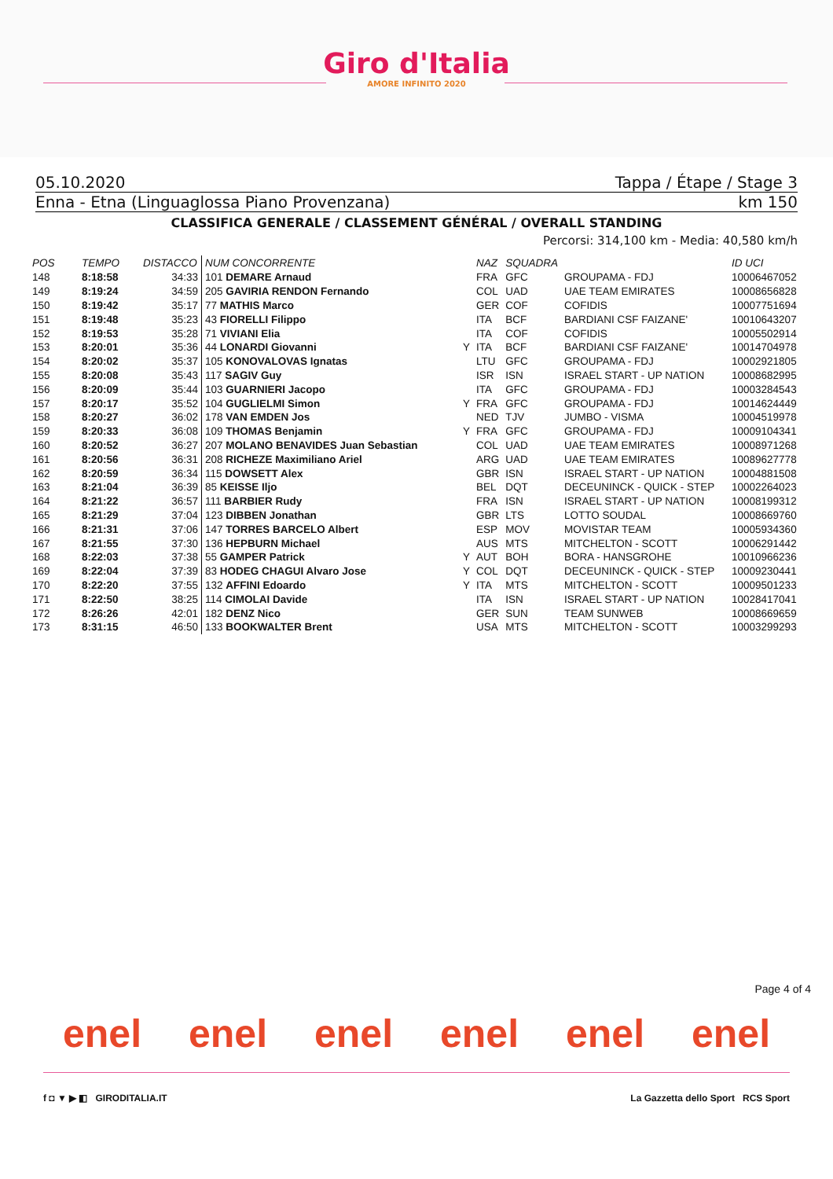Giro d'Italia
AMORE INFINITO 2020
05.10.2020 Tappa / Étape / Stage 3
Enna - Etna (Linguaglossa Piano Provenzana) km 150
CLASSIFICA GENERALE / CLASSEMENT GÉNÉRAL / OVERALL STANDING
Percorsi: 314,100 km - Media: 40,580 km/h
| POS | TEMPO | DISTACCO | NUM CONCORRENTE | | NAZ | SQUADRA | | ID UCI |
| --- | --- | --- | --- | --- | --- | --- | --- | --- |
| 148 | 8:18:58 | 34:33 | 101 DEMARE Arnaud | | FRA | GFC | GROUPAMA - FDJ | 10006467052 |
| 149 | 8:19:24 | 34:59 | 205 GAVIRIA RENDON Fernando | | COL | UAD | UAE TEAM EMIRATES | 10008656828 |
| 150 | 8:19:42 | 35:17 | 77 MATHIS Marco | | GER | COF | COFIDIS | 10007751694 |
| 151 | 8:19:48 | 35:23 | 43 FIORELLI Filippo | | ITA | BCF | BARDIANI CSF FAIZANE' | 10010643207 |
| 152 | 8:19:53 | 35:28 | 71 VIVIANI Elia | | ITA | COF | COFIDIS | 10005502914 |
| 153 | 8:20:01 | 35:36 | 44 LONARDI Giovanni | Y | ITA | BCF | BARDIANI CSF FAIZANE' | 10014704978 |
| 154 | 8:20:02 | 35:37 | 105 KONOVALOVAS Ignatas | | LTU | GFC | GROUPAMA - FDJ | 10002921805 |
| 155 | 8:20:08 | 35:43 | 117 SAGIV Guy | | ISR | ISN | ISRAEL START - UP NATION | 10008682995 |
| 156 | 8:20:09 | 35:44 | 103 GUARNIERI Jacopo | | ITA | GFC | GROUPAMA - FDJ | 10003284543 |
| 157 | 8:20:17 | 35:52 | 104 GUGLIELMI Simon | Y | FRA | GFC | GROUPAMA - FDJ | 10014624449 |
| 158 | 8:20:27 | 36:02 | 178 VAN EMDEN Jos | | NED | TJV | JUMBO - VISMA | 10004519978 |
| 159 | 8:20:33 | 36:08 | 109 THOMAS Benjamin | Y | FRA | GFC | GROUPAMA - FDJ | 10009104341 |
| 160 | 8:20:52 | 36:27 | 207 MOLANO BENAVIDES Juan Sebastian | | COL | UAD | UAE TEAM EMIRATES | 10008971268 |
| 161 | 8:20:56 | 36:31 | 208 RICHEZE Maximiliano Ariel | | ARG | UAD | UAE TEAM EMIRATES | 10089627778 |
| 162 | 8:20:59 | 36:34 | 115 DOWSETT Alex | | GBR | ISN | ISRAEL START - UP NATION | 10004881508 |
| 163 | 8:21:04 | 36:39 | 85 KEISSE Iljo | | BEL | DQT | DECEUNINCK - QUICK - STEP | 10002264023 |
| 164 | 8:21:22 | 36:57 | 111 BARBIER Rudy | | FRA | ISN | ISRAEL START - UP NATION | 10008199312 |
| 165 | 8:21:29 | 37:04 | 123 DIBBEN Jonathan | | GBR | LTS | LOTTO SOUDAL | 10008669760 |
| 166 | 8:21:31 | 37:06 | 147 TORRES BARCELO Albert | | ESP | MOV | MOVISTAR TEAM | 10005934360 |
| 167 | 8:21:55 | 37:30 | 136 HEPBURN Michael | | AUS | MTS | MITCHELTON - SCOTT | 10006291442 |
| 168 | 8:22:03 | 37:38 | 55 GAMPER Patrick | Y | AUT | BOH | BORA - HANSGROHE | 10010966236 |
| 169 | 8:22:04 | 37:39 | 83 HODEG CHAGUI Alvaro Jose | Y | COL | DQT | DECEUNINCK - QUICK - STEP | 10009230441 |
| 170 | 8:22:20 | 37:55 | 132 AFFINI Edoardo | Y | ITA | MTS | MITCHELTON - SCOTT | 10009501233 |
| 171 | 8:22:50 | 38:25 | 114 CIMOLAI Davide | | ITA | ISN | ISRAEL START - UP NATION | 10028417041 |
| 172 | 8:26:26 | 42:01 | 182 DENZ Nico | | GER | SUN | TEAM SUNWEB | 10008669659 |
| 173 | 8:31:15 | 46:50 | 133 BOOKWALTER Brent | | USA | MTS | MITCHELTON - SCOTT | 10003299293 |
Page 4 of 4
enel enel enel enel enel enel
f ◘ ▼ ▶ ◧ GIRODITALIA.IT La Gazzetta dello Sport RCS Sport